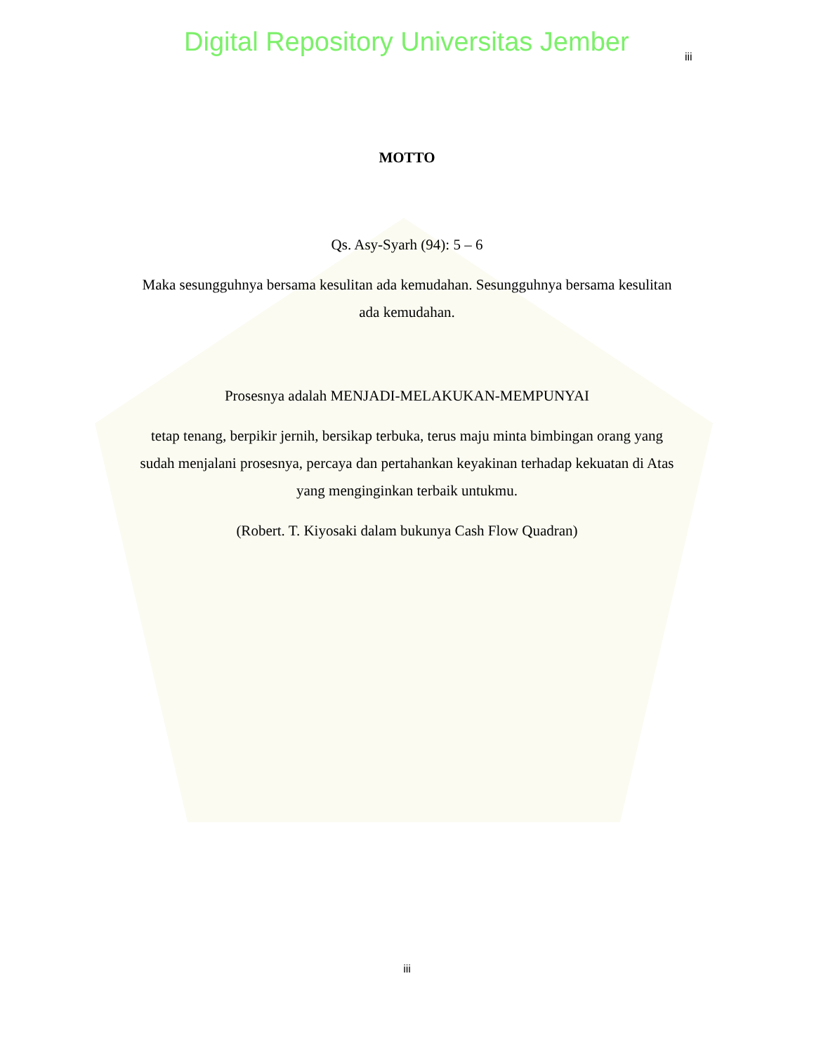Digital Repository Universitas Jember
iii
MOTTO
Qs. Asy-Syarh (94): 5 – 6
Maka sesungguhnya bersama kesulitan ada kemudahan. Sesungguhnya bersama kesulitan ada kemudahan.
Prosesnya adalah MENJADI-MELAKUKAN-MEMPUNYAI
tetap tenang, berpikir jernih, bersikap terbuka, terus maju minta bimbingan orang yang sudah menjalani prosesnya, percaya dan pertahankan keyakinan terhadap kekuatan di Atas yang menginginkan terbaik untukmu.
(Robert. T. Kiyosaki dalam bukunya Cash Flow Quadran)
iii